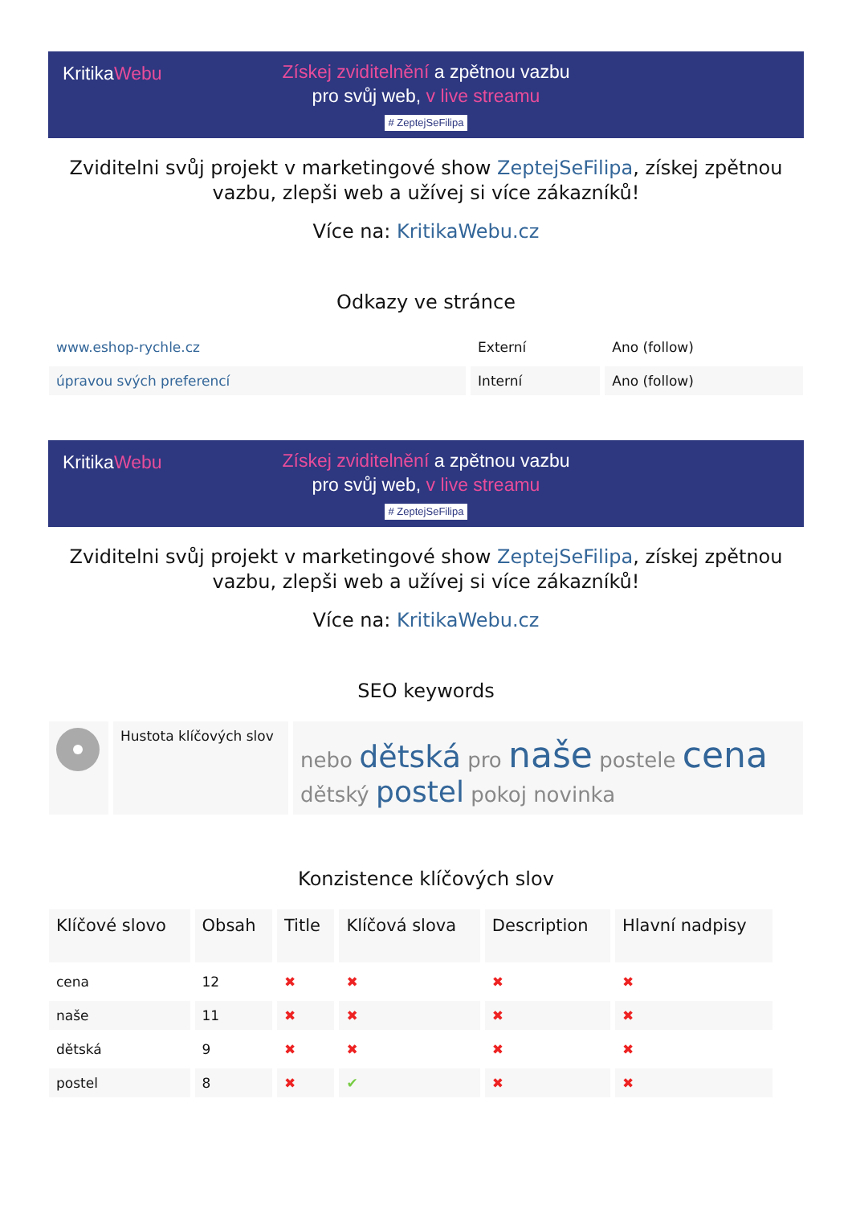KritikaWebu
Získej zviditelnění a zpětnou vazbu
pro svůj web, v live streamu
# ZeptejSeFilipa
Zviditelni svůj projekt v marketingové show ZeptejSeFilipa, získej zpětnou vazbu, zlepši web a užívej si více zákazníků!
Více na: KritikaWebu.cz
Odkazy ve stránce
| www.eshop-rychle.cz | Externí | Ano (follow) |
| úpravou svých preferencí | Interní | Ano (follow) |
KritikaWebu
Získej zviditelnění a zpětnou vazbu
pro svůj web, v live streamu
# ZeptejSeFilipa
Zviditelni svůj projekt v marketingové show ZeptejSeFilipa, získej zpětnou vazbu, zlepši web a užívej si více zákazníků!
Více na: KritikaWebu.cz
SEO keywords
| | Hustota klíčových slov | nebo dětská pro naše postele cena dětský postel pokoj novinka |
Konzistence klíčových slov
| Klíčové slovo | Obsah | Title | Klíčová slova | Description | Hlavní nadpisy |
| --- | --- | --- | --- | --- | --- |
| cena | 12 | ✖ | ✖ | ✖ | ✖ |
| naše | 11 | ✖ | ✖ | ✖ | ✖ |
| dětská | 9 | ✖ | ✖ | ✖ | ✖ |
| postel | 8 | ✖ | ✔ | ✖ | ✖ |